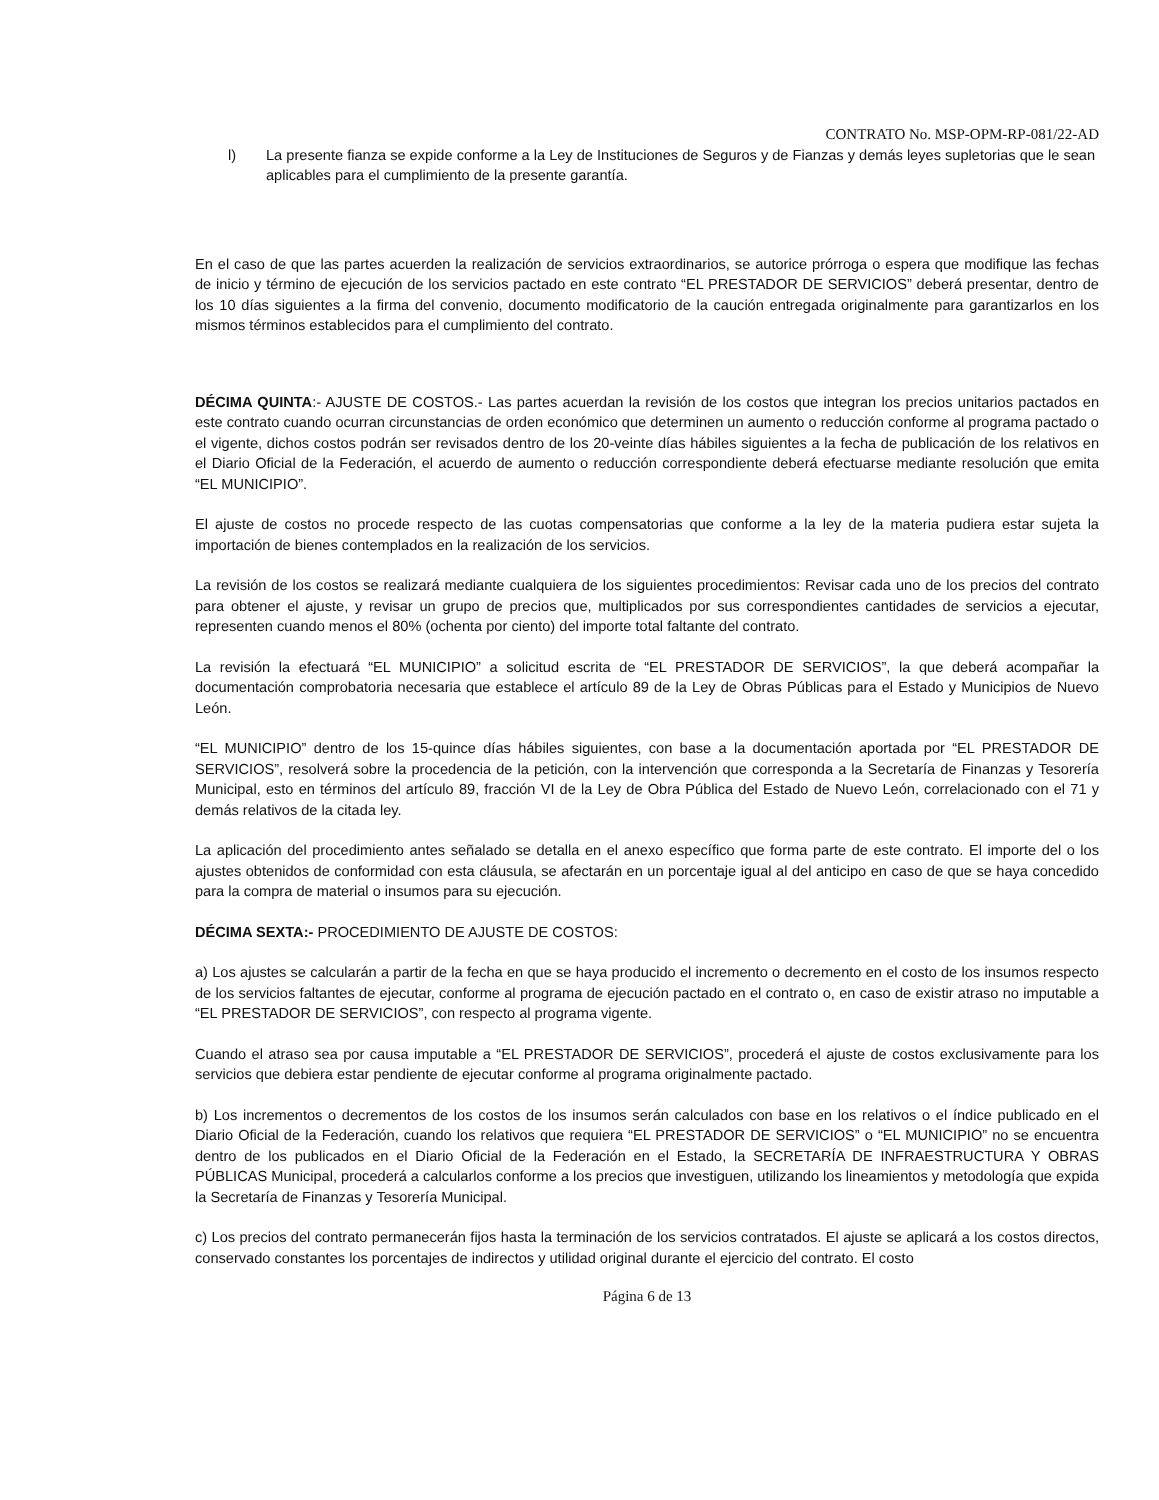CONTRATO No. MSP-OPM-RP-081/22-AD
l) La presente fianza se expide conforme a la Ley de Instituciones de Seguros y de Fianzas y demás leyes supletorias que le sean aplicables para el cumplimiento de la presente garantía.
En el caso de que las partes acuerden la realización de servicios extraordinarios, se autorice prórroga o espera que modifique las fechas de inicio y término de ejecución de los servicios pactado en este contrato “EL PRESTADOR DE SERVICIOS” deberá presentar, dentro de los 10 días siguientes a la firma del convenio, documento modificatorio de la caución entregada originalmente para garantizarlos en los mismos términos establecidos para el cumplimiento del contrato.
DÉCIMA QUINTA:- AJUSTE DE COSTOS.- Las partes acuerdan la revisión de los costos que integran los precios unitarios pactados en este contrato cuando ocurran circunstancias de orden económico que determinen un aumento o reducción conforme al programa pactado o el vigente, dichos costos podrán ser revisados dentro de los 20-veinte días hábiles siguientes a la fecha de publicación de los relativos en el Diario Oficial de la Federación, el acuerdo de aumento o reducción correspondiente deberá efectuarse mediante resolución que emita “EL MUNICIPIO”.
El ajuste de costos no procede respecto de las cuotas compensatorias que conforme a la ley de la materia pudiera estar sujeta la importación de bienes contemplados en la realización de los servicios.
La revisión de los costos se realizará mediante cualquiera de los siguientes procedimientos: Revisar cada uno de los precios del contrato para obtener el ajuste, y revisar un grupo de precios que, multiplicados por sus correspondientes cantidades de servicios a ejecutar, representen cuando menos el 80% (ochenta por ciento) del importe total faltante del contrato.
La revisión la efectuará “EL MUNICIPIO” a solicitud escrita de “EL PRESTADOR DE SERVICIOS”, la que deberá acompañar la documentación comprobatoria necesaria que establece el artículo 89 de la Ley de Obras Públicas para el Estado y Municipios de Nuevo León.
“EL MUNICIPIO” dentro de los 15-quince días hábiles siguientes, con base a la documentación aportada por “EL PRESTADOR DE SERVICIOS”, resolverá sobre la procedencia de la petición, con la intervención que corresponda a la Secretaría de Finanzas y Tesorería Municipal, esto en términos del artículo 89, fracción VI de la Ley de Obra Pública del Estado de Nuevo León, correlacionado con el 71 y demás relativos de la citada ley.
La aplicación del procedimiento antes señalado se detalla en el anexo específico que forma parte de este contrato. El importe del o los ajustes obtenidos de conformidad con esta cláusula, se afectarán en un porcentaje igual al del anticipo en caso de que se haya concedido para la compra de material o insumos para su ejecución.
DÉCIMA SEXTA:- PROCEDIMIENTO DE AJUSTE DE COSTOS:
a) Los ajustes se calcularán a partir de la fecha en que se haya producido el incremento o decremento en el costo de los insumos respecto de los servicios faltantes de ejecutar, conforme al programa de ejecución pactado en el contrato o, en caso de existir atraso no imputable a “EL PRESTADOR DE SERVICIOS”, con respecto al programa vigente.
Cuando el atraso sea por causa imputable a “EL PRESTADOR DE SERVICIOS”, procederá el ajuste de costos exclusivamente para los servicios que debiera estar pendiente de ejecutar conforme al programa originalmente pactado.
b) Los incrementos o decrementos de los costos de los insumos serán calculados con base en los relativos o el índice publicado en el Diario Oficial de la Federación, cuando los relativos que requiera “EL PRESTADOR DE SERVICIOS” o “EL MUNICIPIO” no se encuentra dentro de los publicados en el Diario Oficial de la Federación en el Estado, la SECRETARÍA DE INFRAESTRUCTURA Y OBRAS PÚBLICAS Municipal, procederá a calcularlos conforme a los precios que investiguen, utilizando los lineamientos y metodología que expida la Secretaría de Finanzas y Tesorería Municipal.
c) Los precios del contrato permanecerán fijos hasta la terminación de los servicios contratados. El ajuste se aplicará a los costos directos, conservado constantes los porcentajes de indirectos y utilidad original durante el ejercicio del contrato. El costo
Página 6 de 13